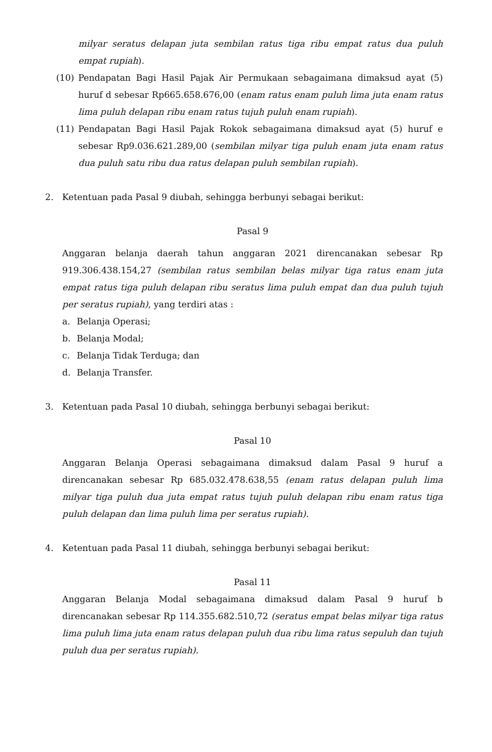milyar seratus delapan juta sembilan ratus tiga ribu empat ratus dua puluh empat rupiah).
(10) Pendapatan Bagi Hasil Pajak Air Permukaan sebagaimana dimaksud ayat (5) huruf d sebesar Rp665.658.676,00 (enam ratus enam puluh lima juta enam ratus lima puluh delapan ribu enam ratus tujuh puluh enam rupiah).
(11) Pendapatan Bagi Hasil Pajak Rokok sebagaimana dimaksud ayat (5) huruf e sebesar Rp9.036.621.289,00 (sembilan milyar tiga puluh enam juta enam ratus dua puluh satu ribu dua ratus delapan puluh sembilan rupiah).
2. Ketentuan pada Pasal 9 diubah, sehingga berbunyi sebagai berikut:
Pasal 9
Anggaran belanja daerah tahun anggaran 2021 direncanakan sebesar Rp 919.306.438.154,27 (sembilan ratus sembilan belas milyar tiga ratus enam juta empat ratus tiga puluh delapan ribu seratus lima puluh empat dan dua puluh tujuh per seratus rupiah), yang terdiri atas :
a. Belanja Operasi;
b. Belanja Modal;
c. Belanja Tidak Terduga; dan
d. Belanja Transfer.
3. Ketentuan pada Pasal 10 diubah, sehingga berbunyi sebagai berikut:
Pasal 10
Anggaran Belanja Operasi sebagaimana dimaksud dalam Pasal 9 huruf a direncanakan sebesar Rp 685.032.478.638,55 (enam ratus delapan puluh lima milyar tiga puluh dua juta empat ratus tujuh puluh delapan ribu enam ratus tiga puluh delapan dan lima puluh lima per seratus rupiah).
4. Ketentuan pada Pasal 11 diubah, sehingga berbunyi sebagai berikut:
Pasal 11
Anggaran Belanja Modal sebagaimana dimaksud dalam Pasal 9 huruf b direncanakan sebesar Rp 114.355.682.510,72 (seratus empat belas milyar tiga ratus lima puluh lima juta enam ratus delapan puluh dua ribu lima ratus sepuluh dan tujuh puluh dua per seratus rupiah).